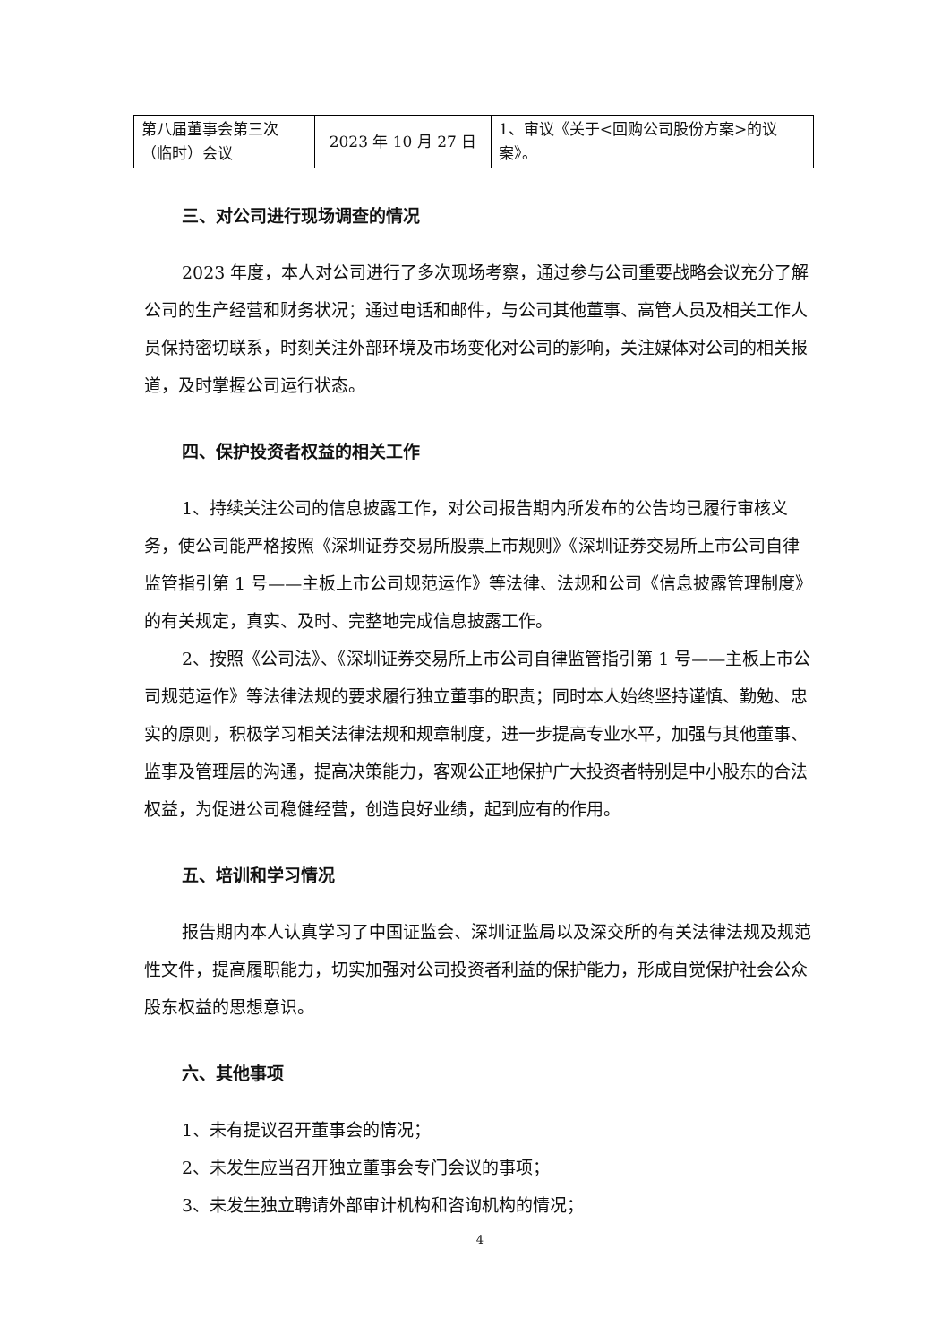| 第八届董事会第三次（临时）会议 | 2023 年 10 月 27 日 | 1、审议《关于<回购公司股份方案>的议案》。 |
三、对公司进行现场调查的情况
2023 年度，本人对公司进行了多次现场考察，通过参与公司重要战略会议充分了解公司的生产经营和财务状况；通过电话和邮件，与公司其他董事、高管人员及相关工作人员保持密切联系，时刻关注外部环境及市场变化对公司的影响，关注媒体对公司的相关报道，及时掌握公司运行状态。
四、保护投资者权益的相关工作
1、持续关注公司的信息披露工作，对公司报告期内所发布的公告均已履行审核义务，使公司能严格按照《深圳证券交易所股票上市规则》《深圳证券交易所上市公司自律监管指引第 1 号——主板上市公司规范运作》等法律、法规和公司《信息披露管理制度》的有关规定，真实、及时、完整地完成信息披露工作。
2、按照《公司法》、《深圳证券交易所上市公司自律监管指引第 1 号——主板上市公司规范运作》等法律法规的要求履行独立董事的职责；同时本人始终坚持谨慎、勤勉、忠实的原则，积极学习相关法律法规和规章制度，进一步提高专业水平，加强与其他董事、监事及管理层的沟通，提高决策能力，客观公正地保护广大投资者特别是中小股东的合法权益，为促进公司稳健经营，创造良好业绩，起到应有的作用。
五、培训和学习情况
报告期内本人认真学习了中国证监会、深圳证监局以及深交所的有关法律法规及规范性文件，提高履职能力，切实加强对公司投资者利益的保护能力，形成自觉保护社会公众股东权益的思想意识。
六、其他事项
1、未有提议召开董事会的情况；
2、未发生应当召开独立董事会专门会议的事项；
3、未发生独立聘请外部审计机构和咨询机构的情况；
4